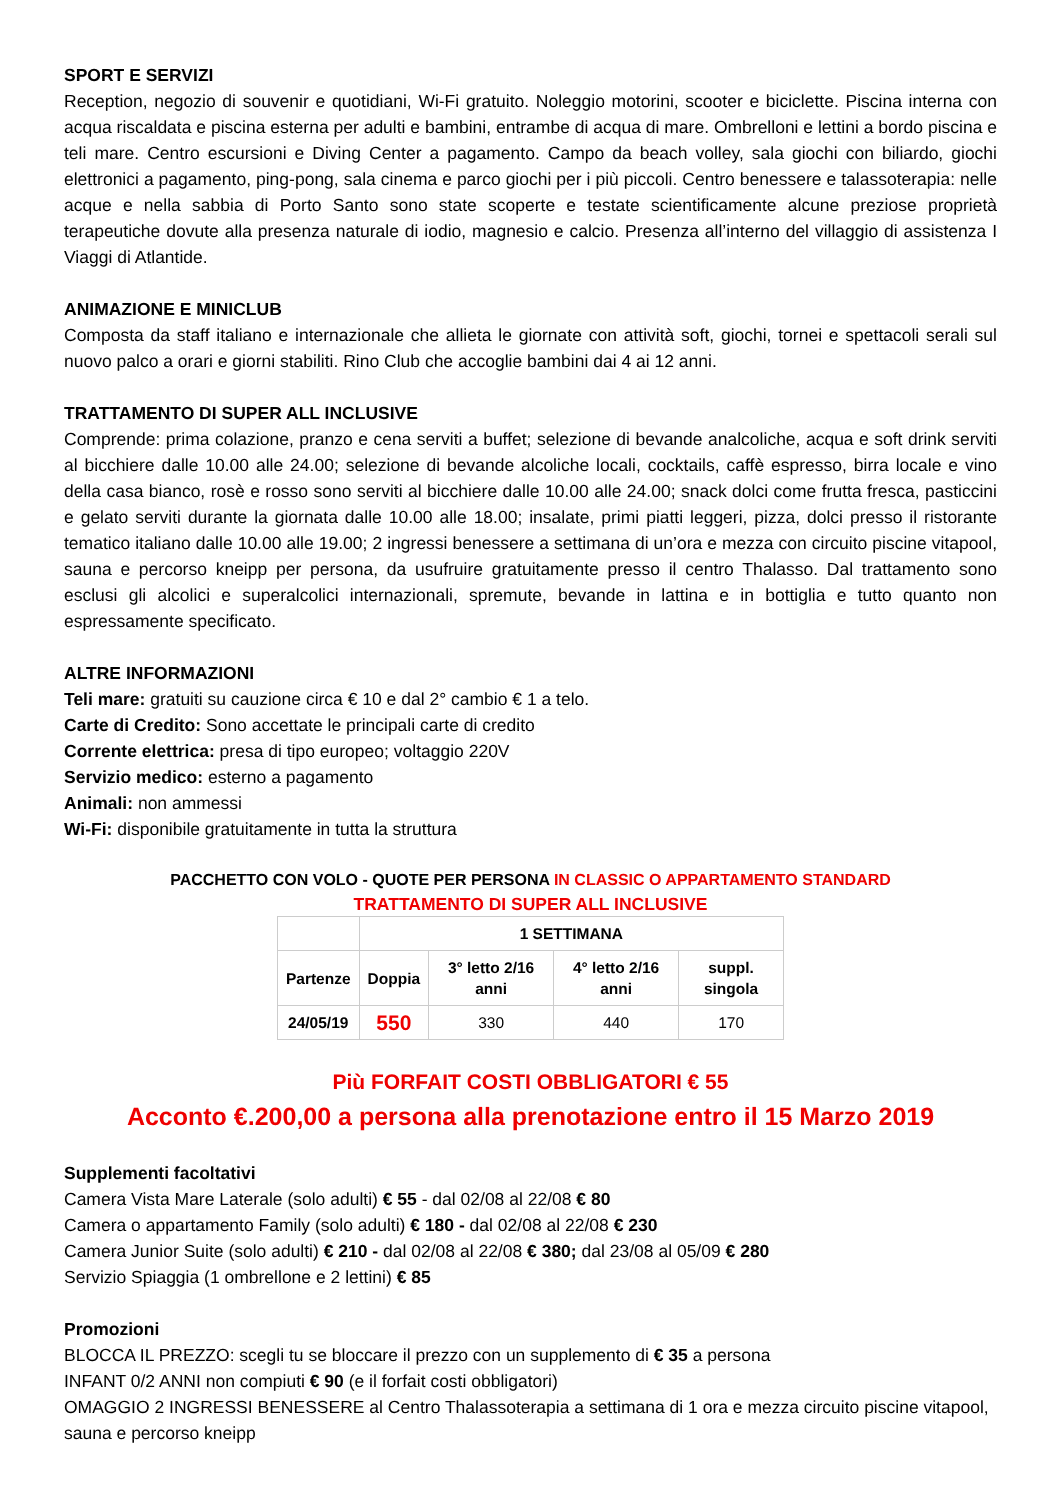SPORT E SERVIZI
Reception, negozio di souvenir e quotidiani, Wi-Fi gratuito. Noleggio motorini, scooter e biciclette. Piscina interna con acqua riscaldata e piscina esterna per adulti e bambini, entrambe di acqua di mare. Ombrelloni e lettini a bordo piscina e teli mare. Centro escursioni e Diving Center a pagamento. Campo da beach volley, sala giochi con biliardo, giochi elettronici a pagamento, ping-pong, sala cinema e parco giochi per i più piccoli. Centro benessere e talassoterapia: nelle acque e nella sabbia di Porto Santo sono state scoperte e testate scientificamente alcune preziose proprietà terapeutiche dovute alla presenza naturale di iodio, magnesio e calcio. Presenza all’interno del villaggio di assistenza I Viaggi di Atlantide.
ANIMAZIONE E MINICLUB
Composta da staff italiano e internazionale che allieta le giornate con attività soft, giochi, tornei e spettacoli serali sul nuovo palco a orari e giorni stabiliti. Rino Club che accoglie bambini dai 4 ai 12 anni.
TRATTAMENTO DI SUPER ALL INCLUSIVE
Comprende: prima colazione, pranzo e cena serviti a buffet; selezione di bevande analcoliche, acqua e soft drink serviti al bicchiere dalle 10.00 alle 24.00; selezione di bevande alcoliche locali, cocktails, caffè espresso, birra locale e vino della casa bianco, rosè e rosso sono serviti al bicchiere dalle 10.00 alle 24.00; snack dolci come frutta fresca, pasticcini e gelato serviti durante la giornata dalle 10.00 alle 18.00; insalate, primi piatti leggeri, pizza, dolci presso il ristorante tematico italiano dalle 10.00 alle 19.00; 2 ingressi benessere a settimana di un’ora e mezza con circuito piscine vitapool, sauna e percorso kneipp per persona, da usufruire gratuitamente presso il centro Thalasso. Dal trattamento sono esclusi gli alcolici e superalcolici internazionali, spremute, bevande in lattina e in bottiglia e tutto quanto non espressamente specificato.
ALTRE INFORMAZIONI
Teli mare: gratuiti su cauzione circa € 10 e dal 2° cambio € 1 a telo.
Carte di Credito: Sono accettate le principali carte di credito
Corrente elettrica: presa di tipo europeo; voltaggio 220V
Servizio medico: esterno a pagamento
Animali: non ammessi
Wi-Fi: disponibile gratuitamente in tutta la struttura
PACCHETTO CON VOLO - QUOTE PER PERSONA IN CLASSIC O APPARTAMENTO STANDARD
TRATTAMENTO DI SUPER ALL INCLUSIVE
| | 1 SETTIMANA | | | |
| --- | --- | --- | --- | --- |
| Partenze | Doppia | 3° letto 2/16 anni | 4° letto 2/16 anni | suppl. singola |
| 24/05/19 | 550 | 330 | 440 | 170 |
Più FORFAIT COSTI OBBLIGATORI € 55
Acconto €.200,00 a persona alla prenotazione entro il 15 Marzo 2019
Supplementi facoltativi
Camera Vista Mare Laterale (solo adulti) € 55 - dal 02/08 al 22/08 € 80
Camera o appartamento Family (solo adulti) € 180 - dal 02/08 al 22/08 € 230
Camera Junior Suite (solo adulti) € 210 - dal 02/08 al 22/08 € 380; dal 23/08 al 05/09 € 280
Servizio Spiaggia (1 ombrellone e 2 lettini) € 85
Promozioni
BLOCCA IL PREZZO: scegli tu se bloccare il prezzo con un supplemento di € 35 a persona
INFANT 0/2 ANNI non compiuti € 90 (e il forfait costi obbligatori)
OMAGGIO 2 INGRESSI BENESSERE al Centro Thalassoterapia a settimana di 1 ora e mezza circuito piscine vitapool, sauna e percorso kneipp